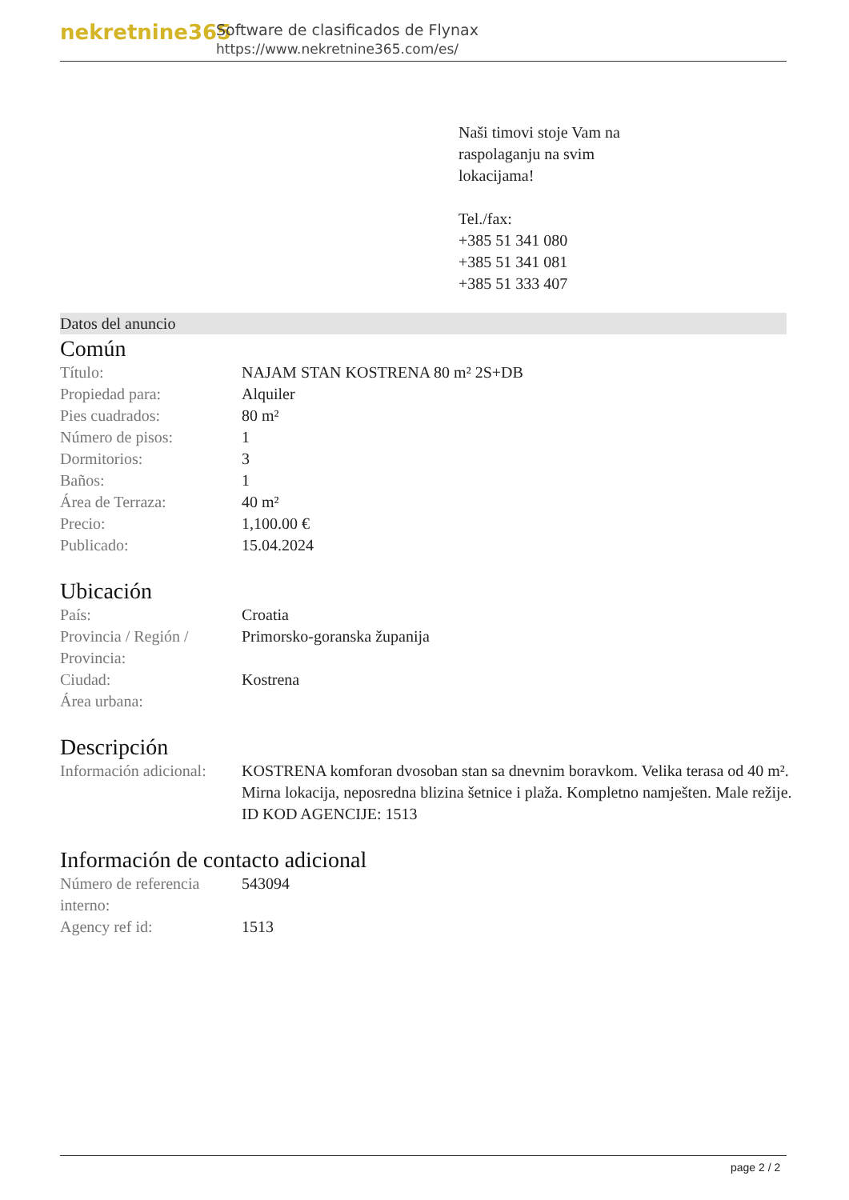nekretnine365
Software de clasificados de Flynax
https://www.nekretnine365.com/es/
Naši timovi stoje Vam na
raspolaganju na svim
lokacijama!
Tel./fax:
+385 51 341 080
+385 51 341 081
+385 51 333 407
Datos del anuncio
Común
| Título: | NAJAM STAN KOSTRENA 80 m² 2S+DB |
| Propiedad para: | Alquiler |
| Pies cuadrados: | 80 m² |
| Número de pisos: | 1 |
| Dormitorios: | 3 |
| Baños: | 1 |
| Área de Terraza: | 40 m² |
| Precio: | 1,100.00 € |
| Publicado: | 15.04.2024 |
Ubicación
| País: | Croatia |
| Provincia / Región / Provincia: | Primorsko-goranska županija |
| Ciudad: | Kostrena |
| Área urbana: | |
Descripción
| Información adicional: | KOSTRENA komforan dvosoban stan sa dnevnim boravkom. Velika terasa od 40 m². Mirna lokacija, neposredna blizina šetnice i plaža. Kompletno namješten. Male režije. ID KOD AGENCIJE: 1513 |
Información de contacto adicional
| Número de referencia interno: | 543094 |
| Agency ref id: | 1513 |
page 2 / 2